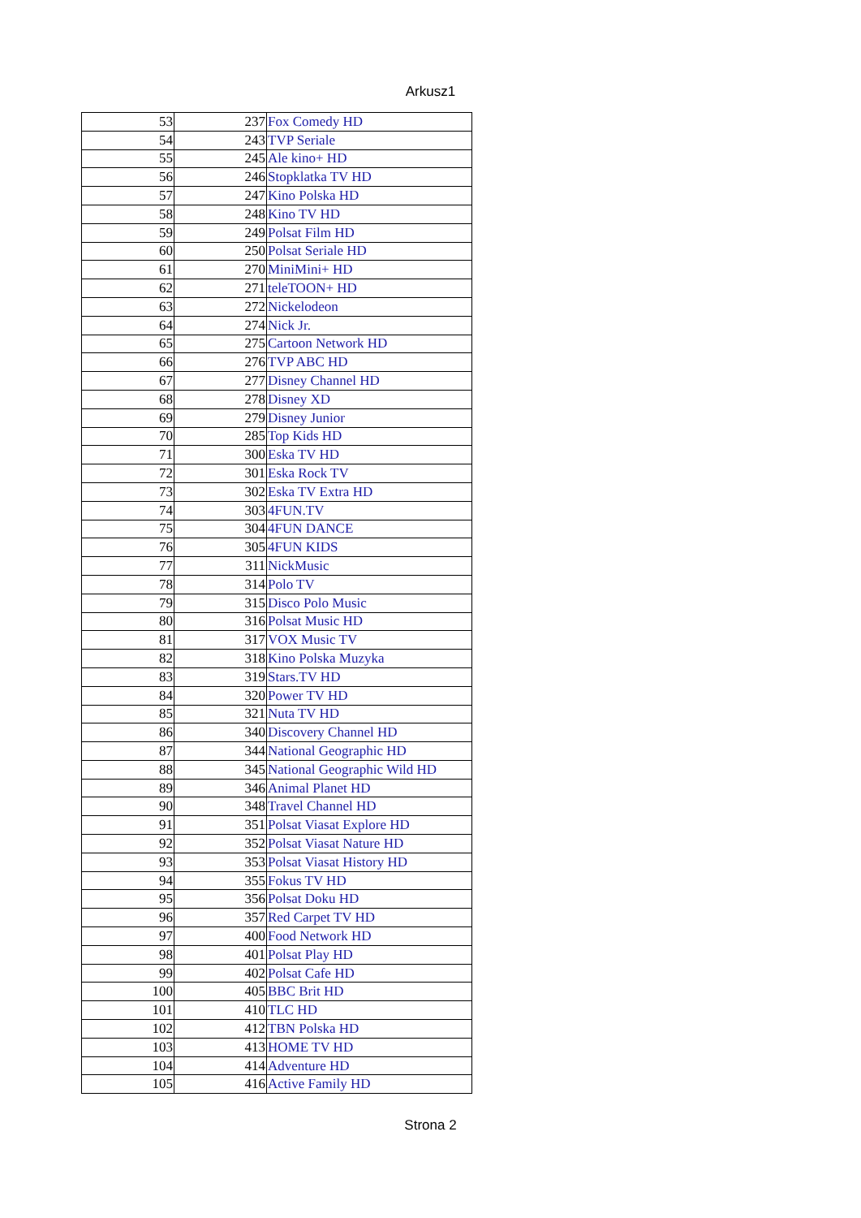Arkusz1
| 53 | 237 | Fox Comedy HD |
| 54 | 243 | TVP Seriale |
| 55 | 245 | Ale kino+ HD |
| 56 | 246 | Stopklatka TV HD |
| 57 | 247 | Kino Polska HD |
| 58 | 248 | Kino TV HD |
| 59 | 249 | Polsat Film HD |
| 60 | 250 | Polsat Seriale HD |
| 61 | 270 | MiniMini+ HD |
| 62 | 271 | teleTOON+ HD |
| 63 | 272 | Nickelodeon |
| 64 | 274 | Nick Jr. |
| 65 | 275 | Cartoon Network HD |
| 66 | 276 | TVP ABC HD |
| 67 | 277 | Disney Channel HD |
| 68 | 278 | Disney XD |
| 69 | 279 | Disney Junior |
| 70 | 285 | Top Kids HD |
| 71 | 300 | Eska TV HD |
| 72 | 301 | Eska Rock TV |
| 73 | 302 | Eska TV Extra HD |
| 74 | 303 | 4FUN.TV |
| 75 | 304 | 4FUN DANCE |
| 76 | 305 | 4FUN KIDS |
| 77 | 311 | NickMusic |
| 78 | 314 | Polo TV |
| 79 | 315 | Disco Polo Music |
| 80 | 316 | Polsat Music HD |
| 81 | 317 | VOX Music TV |
| 82 | 318 | Kino Polska Muzyka |
| 83 | 319 | Stars.TV HD |
| 84 | 320 | Power TV HD |
| 85 | 321 | Nuta TV HD |
| 86 | 340 | Discovery Channel HD |
| 87 | 344 | National Geographic HD |
| 88 | 345 | National Geographic Wild HD |
| 89 | 346 | Animal Planet HD |
| 90 | 348 | Travel Channel HD |
| 91 | 351 | Polsat Viasat Explore HD |
| 92 | 352 | Polsat Viasat Nature HD |
| 93 | 353 | Polsat Viasat History HD |
| 94 | 355 | Fokus TV HD |
| 95 | 356 | Polsat Doku HD |
| 96 | 357 | Red Carpet TV HD |
| 97 | 400 | Food Network HD |
| 98 | 401 | Polsat Play HD |
| 99 | 402 | Polsat Cafe HD |
| 100 | 405 | BBC Brit HD |
| 101 | 410 | TLC HD |
| 102 | 412 | TBN Polska HD |
| 103 | 413 | HOME TV HD |
| 104 | 414 | Adventure HD |
| 105 | 416 | Active Family HD |
Strona 2